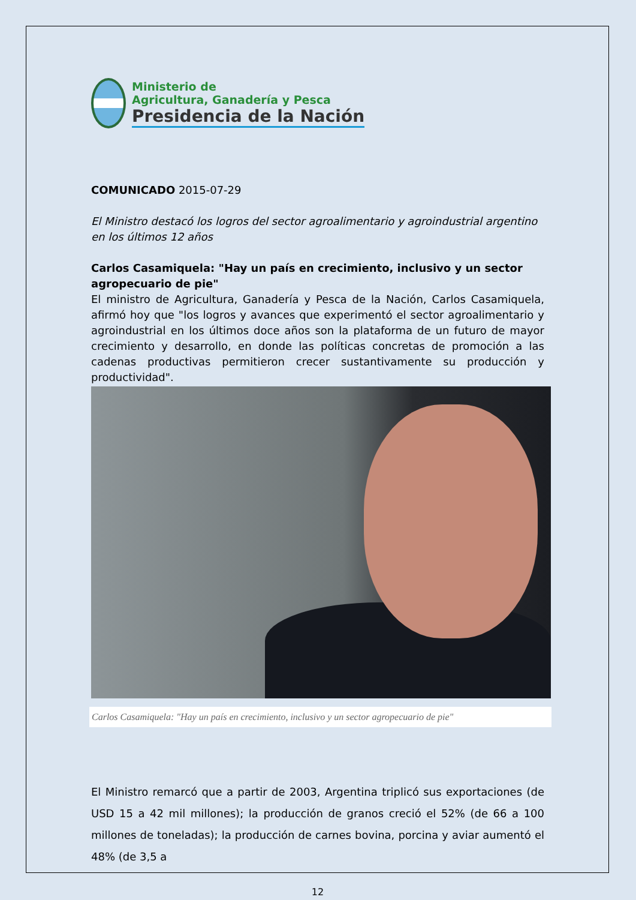Ministerio de
Agricultura, Ganadería y Pesca
Presidencia de la Nación
COMUNICADO 2015-07-29
El Ministro destacó los logros del sector agroalimentario y agroindustrial argentino en los últimos 12 años
Carlos Casamiquela: "Hay un país en crecimiento, inclusivo y un sector agropecuario de pie"
El ministro de Agricultura, Ganadería y Pesca de la Nación, Carlos Casamiquela, afirmó hoy que "los logros y avances que experimentó el sector agroalimentario y agroindustrial en los últimos doce años son la plataforma de un futuro de mayor crecimiento y desarrollo, en donde las políticas concretas de promoción a las cadenas productivas permitieron crecer sustantivamente su producción y productividad".
Carlos Casamiquela: "Hay un país en crecimiento, inclusivo y un sector agropecuario de pie"
El Ministro remarcó que a partir de 2003, Argentina triplicó sus exportaciones (de USD 15 a 42 mil millones); la producción de granos creció el 52% (de 66 a 100 millones de toneladas); la producción de carnes bovina, porcina y aviar aumentó el 48% (de 3,5 a
12